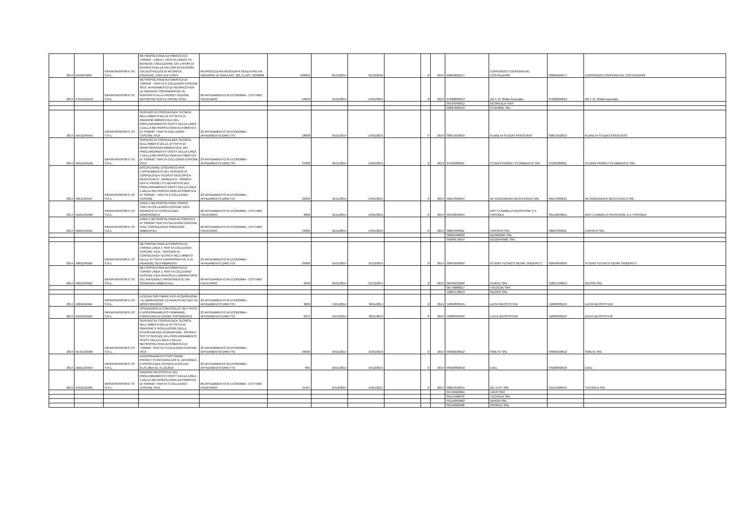| 2014 | 5943954203 | INFRATRASPORTI.TO S.R.L. | METROPOLITANA AUTOMATICA DI TORINO - LINEA 1 TRATTA LINGOTTO-BENGASI. ESECUZIONE DEI LAVORI DI RICARICA DELLA VIA CON ACCESSORI, CALCESTRUZZO DI RICARICA, POLIFERE, CAVI ELETTRICI | 06-PROCEDURA NEGOZIATA SENZA PREVIA INDIZIONE DI GARA ART. 221 D.LGS. 163/2006 | 236952 | 01/10/2014 | 31/12/2016 | | 0 | 2014 | '00281620377 | CONSORZIO COOPERATIVE COSTRUZIONI | '00281620377 | CONSORZIO COOPERATIVE COSTRUZIONI |
| 2014 | X7D113A5AC | INFRATRASPORTI.TO S.R.L. | METROPOLITANA AUTOMATICA DI TORINO - TRATTA 3 COLLEGNO-CASCINE VICA. AFFIDAMENTO DI INCARICO PER LE INDAGINI TOPOGRAFICHE IN SUPPORTO ALLA PROGETTAZIONE DEFINITIVA PER LE OPERE CIVILI | 08-AFFIDAMENTO IN ECONOMIA - COTTIMO FIDUCIARIO | 19950 | 01/11/2014 | 15/01/2015 | | 0 | 2014 | '07026830013 | AR.T.TE Studio Associato | '07026830013 | AR.T.TE Studio Associato |
| | | | | | | | | | | | '05143940012 | GEORILIEVI SAS | | |
| | | | | | | | | | | | '00687660159 | CITIEMME SRL | | |
| 2014 | X55113A5AD | INFRATRASPORTI.TO S.R.L. | SERVIZIO DI CONSULENZA TECNICA NELL'AMBITO DELLE ATTIVITÀ DI INDAGINE AMBIENTALE DEL PROLUNGAMENTO OVEST DELLA LINEA 1 DELLA METROPOLITANA AUTOMATICA DI TORINO: TRATTA COLLEGNO - CASCINE VICA | 23-AFFIDAMENTO IN ECONOMIA - AFFIDAMENTO DIRETTO | 18000 | 01/11/2014 | 15/01/2015 | | 0 | 2014 | '09871910015 | PLANETA STUDIO ASSOCIATO | '09871910015 | PLANETA STUDIO ASSOCIATO |
| 2014 | X2D113A5AE | INFRATRASPORTI.TO S.R.L. | SERVIZIO DI CONSULENZA TECNICA NELL'AMBITO DELLE ATTIVITÀ DI MONITORAGGIO AMBIENTALE DEL PROLUNGAMENTO OVEST DELLA LINEA 1 DELLA METROPOLITANA AUTOMATICA DI TORINO: TRATTA COLLEGNO-CASCINE VICA | 23-AFFIDAMENTO IN ECONOMIA - AFFIDAMENTO DIRETTO | 37000 | 01/11/2014 | 15/01/2015 | | 0 | 2014 | '07224280011 | STUDIO PROGETTO AMBIENTE SRL | '07224280011 | STUDIO PROGETTO AMBIENTE SRL |
| 2014 | X05113A5AF | INFRATRASPORTI.TO S.R.L. | DISCIPLINARE D'INCARICO PER L'AFFIDAMENTO DEL SERVIZIO DI CONSULENZA TECNICA GEOLOFICA - GEOTECNICA - IDRAULICA - SISMICA PER IL PROGETTO DEFINITIVO DEL PROLUNGAMENTO OVEST DELLA LINEA 1 DELLA METROPOLITANA AUTOMATICA DI TORINO - TRATTA 3 COLLEGNO-CASCINE | 23-AFFIDAMENTO IN ECONOMIA - AFFIDAMENTO DIRETTO | 32200 | 01/11/2014 | 15/01/2015 | | 0 | 2014 | '09157890014 | AK INGEGNERIA GEOTECNICA SRL | '09157890014 | AK INGEGNERIA GEOTECNICA SRL |
| 2014 | XD8113A5B0 | INFRATRASPORTI.TO S.R.L. | LINEA 1 METROPOLITANA TORINO TRATTA COLLEGNO-CASCINE VICA: INCARICO DI CONSULENZA AGRONOMICA | 08-AFFIDAMENTO IN ECONOMIA - COTTIMO FIDUCIARIO | 9600 | 01/11/2014 | 15/01/2015 | | 0 | 2014 | '03142640014 | DOTT.CARMELO FRUSCIONE C.F. FRSCML6 | '03142640014 | DOTT.CARMELO FRUSCIONE C.F. FRSCML6 |
| 2014 | XB0113A5B1 | INFRATRASPORTI.TO S.R.L. | LINEA 1 METROPOLITANA AUTOMATICA DI TORINO TRATTA COLLEGNO-CASCINE VICA: CONSULENZA SONDAGGI AMBIENTALI | 08-AFFIDAMENTO IN ECONOMIA - COTTIMO FIDUCIARIO | 33360 | 01/11/2014 | 15/01/2015 | | 0 | 2014 | '08207840011 | CARSICO SRL | '08207840011 | CARSICO SRL |
| | | | | | | | | | | | '02056420033 | GEOWORK SRL | | |
| | | | | | | | | | | | '09386170014 | GEODINAMIC SRL | | |
| 2014 | X88113A5B2 | INFRATRASPORTI.TO S.R.L. | METROPOLITANA AUTOMATICA DI TORINO LINEA 1 TRATTA COLLEGNO-CASCINE VICA - SERVIZIO DI CONSULENZA TECNICA NELL'AMBITO DELLE ATTIVITÀ ESPROPRIATIVE E DI INDAGINE SUI FABBRICATI | 23-AFFIDAMENTO IN ECONOMIA - AFFIDAMENTO DIRETTO | 35000 | 01/11/2014 | 31/12/2015 | | 0 | 2014 | '00943950055 | STUDIO TECNICO GEOM. OGGERO C | '00943950055 | STUDIO TECNICO GEOM. OGGERO C |
| 2014 | X60113A5B3 | INFRATRASPORTI.TO S.R.L. | METROPOLITANA AUTOMATICA DI TORINO LINEA 1 TRATTA COLLEGNO-CASCINE VICA ANALISI DI LABORATORIO DEL MATERIALE PROVENIENTE DAI SONDAGGI AMBIENTALI | 08-AFFIDAMENTO IN ECONOMIA - COTTIMO FIDUCIARIO | 9240 | 01/11/2014 | 31/12/2014 | | 0 | 2014 | '06439101004 | FENICE SPA | '10827130013 | NEOSIS SRL |
| | | | | | | | | | | | '06778080017 | THEOLAB SPA | | |
| | | | | | | | | | | | '10827130013 | NEOSIS SRL | | |
| 2014 | X38113A5B4 | INFRATRASPORTI.TO S.R.L. | LICENZA SOFTWARE PER ACQUISIZIONE / ELABORAZIONE ED ANALISI DEI DATI DI MONITORAGGIO | 23-AFFIDAMENTO IN ECONOMIA - AFFIDAMENTO DIRETTO | 3600 | 13/11/2014 | 30/11/2014 | | 0 | 2014 | '12090330155 | LEICA GEOSYSTEM | '12090330155 | LEICA GEOSYSTEM |
| 2014 | X10113A5B5 | INFRATRASPORTI.TO S.R.L. | OPERAZIONI DI CONTROLLO, RETTIFICA E AGGIORNAMENTO FIRMWARE, FORNITURA DI CHIODI TOPOGRAFICI | 23-AFFIDAMENTO IN ECONOMIA - AFFIDAMENTO DIRETTO | 2375 | 14/11/2014 | 30/11/2014 | | 0 | 2014 | '12090330155 | LEICA GEOSYSTEM | '12090330155 | LEICA GEOSYSTEM |
| 2014 | XE3113A5B6 | INFRATRASPORTI.TO S.R.L. | SERVIZIO DI CONSULENZA TECNICA NELL'AMBITO DELLE ATTIVITÀ DI INDAGINE E RISULUZIONE DELLE INTERFERENZE (FOGNATURE, SOPRA E SOTTO SERVIZI) DEL PROLUNGAMENTO OVEST DELLA LINEA 1 DELLA METROPOLITANA AUTOMATICA DI TORINO: TRATTA 3 COLLEGNO-CASCINE VICA | 23-AFFIDAMENTO IN ECONOMIA - AFFIDAMENTO DIRETTO | 39500 | 24/11/2014 | 31/01/2015 | | 0 | 2014 | '05060100012 | SIMETE SRL | '05060100012 | SIMETE SRL |
| 2014 | XBB113A5B7 | INFRATRASPORTI.TO S.R.L. | AGGIORNAMENTO SOFTWARE PROGETTO INTEGRA CAS N. 1197/2011/1, E ASSISTENZA TECNICA (CAS) DAL 01.01.2015 AL 31.12.2015 | 23-AFFIDAMENTO IN ECONOMIA - AFFIDAMENTO DIRETTO | 605 | 24/11/2014 | 15/12/2014 | | 0 | 2014 | '05928990018 | EXEL | '05928990018 | EXEL |
| 2014 | X93113A5B8 | INFRATRASPORTI.TO S.R.L. | INDAGINI GEOFISICHE DEL PROLUNGAMENTO OVEST DELLA LINEA 1 DELLA METROPOLITANA AUTOMATICA DI TORINO: TRATTA 3 COLLEGNO-CASCINE VICA | 08-AFFIDAMENTO IN ECONOMIA - COTTIMO FIDUCIARIO | 11767 | 10/12/2014 | 15/01/2015 | | 0 | 2014 | '08207640015 | GD TEST SRL | '01154560070 | TECHGEA SRL |
| | | | | | | | | | | | '04710420961 | I.GEO SNC | | |
| | | | | | | | | | | | '01154560070 | TECHGEA SRL | | |
| | | | | | | | | | | | '03145050963 | AKRON SRL | | |
| | | | | | | | | | | | '02112660408 | PROGEO SRL | | |